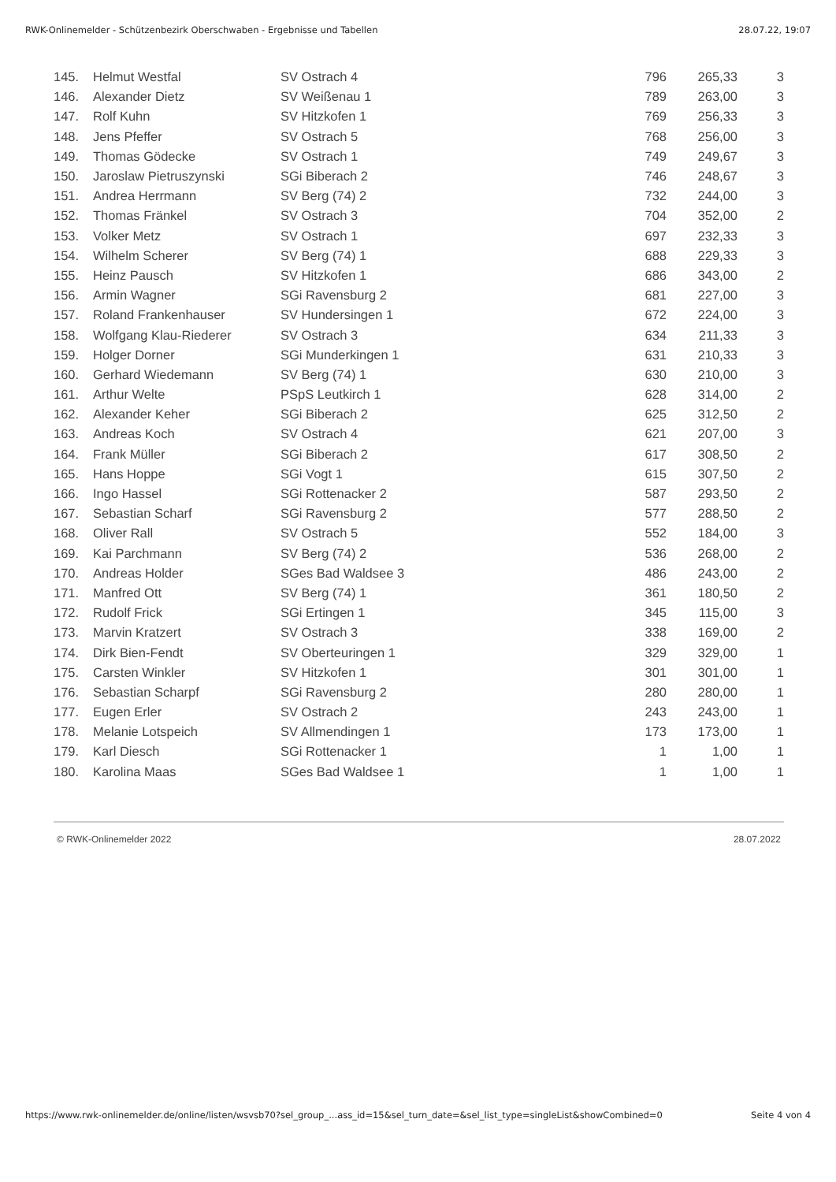RWK-Onlinemelder - Schützenbezirk Oberschwaben - Ergebnisse und Tabellen 28.07.22, 19:07
| 145. | Helmut Westfal | SV Ostrach 4 | 796 | 265,33 | 3 |
| 146. | Alexander Dietz | SV Weißenau 1 | 789 | 263,00 | 3 |
| 147. | Rolf Kuhn | SV Hitzkofen 1 | 769 | 256,33 | 3 |
| 148. | Jens Pfeffer | SV Ostrach 5 | 768 | 256,00 | 3 |
| 149. | Thomas Gödecke | SV Ostrach 1 | 749 | 249,67 | 3 |
| 150. | Jaroslaw Pietruszynski | SGi Biberach 2 | 746 | 248,67 | 3 |
| 151. | Andrea Herrmann | SV Berg (74) 2 | 732 | 244,00 | 3 |
| 152. | Thomas Fränkel | SV Ostrach 3 | 704 | 352,00 | 2 |
| 153. | Volker Metz | SV Ostrach 1 | 697 | 232,33 | 3 |
| 154. | Wilhelm Scherer | SV Berg (74) 1 | 688 | 229,33 | 3 |
| 155. | Heinz Pausch | SV Hitzkofen 1 | 686 | 343,00 | 2 |
| 156. | Armin Wagner | SGi Ravensburg 2 | 681 | 227,00 | 3 |
| 157. | Roland Frankenhauser | SV Hundersingen 1 | 672 | 224,00 | 3 |
| 158. | Wolfgang Klau-Riederer | SV Ostrach 3 | 634 | 211,33 | 3 |
| 159. | Holger Dorner | SGi Munderkingen 1 | 631 | 210,33 | 3 |
| 160. | Gerhard Wiedemann | SV Berg (74) 1 | 630 | 210,00 | 3 |
| 161. | Arthur Welte | PSpS Leutkirch 1 | 628 | 314,00 | 2 |
| 162. | Alexander Keher | SGi Biberach 2 | 625 | 312,50 | 2 |
| 163. | Andreas Koch | SV Ostrach 4 | 621 | 207,00 | 3 |
| 164. | Frank Müller | SGi Biberach 2 | 617 | 308,50 | 2 |
| 165. | Hans Hoppe | SGi Vogt 1 | 615 | 307,50 | 2 |
| 166. | Ingo Hassel | SGi Rottenacker 2 | 587 | 293,50 | 2 |
| 167. | Sebastian Scharf | SGi Ravensburg 2 | 577 | 288,50 | 2 |
| 168. | Oliver Rall | SV Ostrach 5 | 552 | 184,00 | 3 |
| 169. | Kai Parchmann | SV Berg (74) 2 | 536 | 268,00 | 2 |
| 170. | Andreas Holder | SGes Bad Waldsee 3 | 486 | 243,00 | 2 |
| 171. | Manfred Ott | SV Berg (74) 1 | 361 | 180,50 | 2 |
| 172. | Rudolf Frick | SGi Ertingen 1 | 345 | 115,00 | 3 |
| 173. | Marvin Kratzert | SV Ostrach 3 | 338 | 169,00 | 2 |
| 174. | Dirk Bien-Fendt | SV Oberteuringen 1 | 329 | 329,00 | 1 |
| 175. | Carsten Winkler | SV Hitzkofen 1 | 301 | 301,00 | 1 |
| 176. | Sebastian Scharpf | SGi Ravensburg 2 | 280 | 280,00 | 1 |
| 177. | Eugen Erler | SV Ostrach 2 | 243 | 243,00 | 1 |
| 178. | Melanie Lotspeich | SV Allmendingen 1 | 173 | 173,00 | 1 |
| 179. | Karl Diesch | SGi Rottenacker 1 | 1 | 1,00 | 1 |
| 180. | Karolina Maas | SGes Bad Waldsee 1 | 1 | 1,00 | 1 |
© RWK-Onlinemelder 2022 28.07.2022
https://www.rwk-onlinemelder.de/online/listen/wsvsb70?sel_group_...ass_id=15&sel_turn_date=&sel_list_type=singleList&showCombined=0 Seite 4 von 4